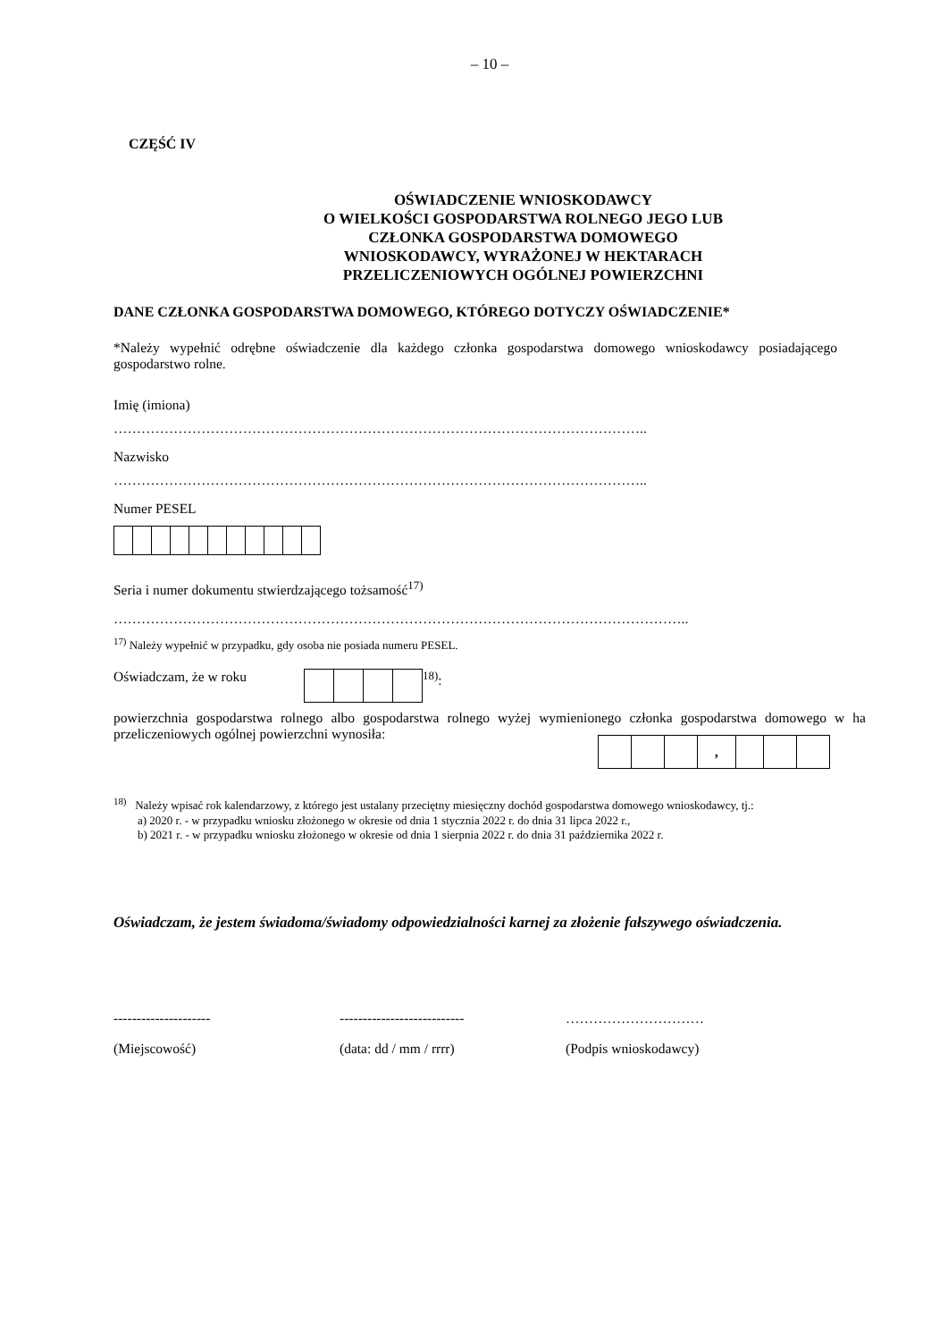– 10 –
CZĘŚĆ IV
OŚWIADCZENIE WNIOSKODAWCY
O WIELKOŚCI GOSPODARSTWA ROLNEGO JEGO LUB
CZŁONKA GOSPODARSTWA DOMOWEGO
WNIOSKODAWCY, WYRAŻONEJ W HEKTARACH
PRZELICZENIOWYCH OGÓLNEJ POWIERZCHNI
DANE CZŁONKA GOSPODARSTWA DOMOWEGO, KTÓREGO DOTYCZY OŚWIADCZENIE*
*Należy wypełnić odrębne oświadczenie dla każdego członka gospodarstwa domowego wnioskodawcy posiadającego gospodarstwo rolne.
Imię (imiona)
……………………………………………………………………………………………………..
Nazwisko
……………………………………………………………………………………………………..
Numer PESEL
Seria i numer dokumentu stwierdzającego tożsamość<sup>17)</sup>
……………………………………………………………………………………………………………..
<sup>17)</sup> Należy wypełnić w przypadku, gdy osoba nie posiada numeru PESEL.
Oświadczam, że w roku <sup>18)</sup>:
powierzchnia gospodarstwa rolnego albo gospodarstwa rolnego wyżej wymienionego członka gospodarstwa domowego w ha przeliczeniowych ogólnej powierzchni wynosiła:
| | | | , | | | |
<sup>18)</sup> Należy wpisać rok kalendarzowy, z którego jest ustalany przeciętny miesięczny dochód gospodarstwa domowego wnioskodawcy, tj.:
a) 2020 r. - w przypadku wniosku złożonego w okresie od dnia 1 stycznia 2022 r. do dnia 31 lipca 2022 r.,
b) 2021 r. - w przypadku wniosku złożonego w okresie od dnia 1 sierpnia 2022 r. do dnia 31 października 2022 r.
Oświadczam, że jestem świadoma/świadomy odpowiedzialności karnej za złożenie fałszywego oświadczenia.
--------------------- --------------------------- …………………………
(Miejscowość) (data: dd / mm / rrrr) (Podpis wnioskodawcy)